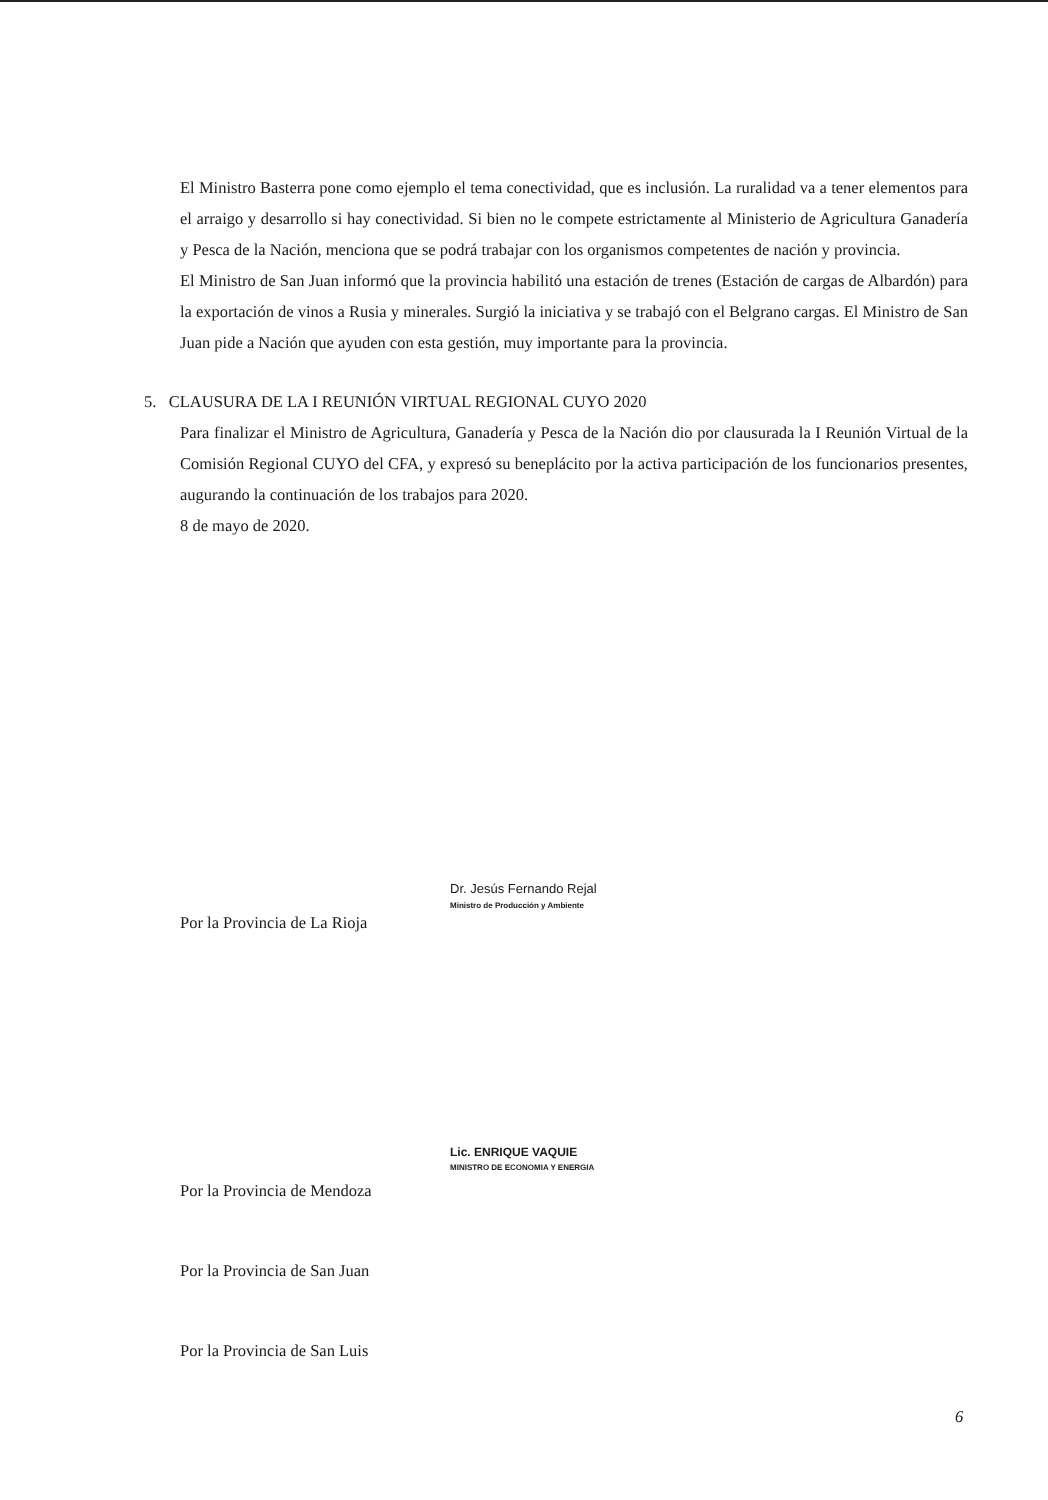El Ministro Basterra pone como ejemplo el tema conectividad, que es inclusión. La ruralidad va a tener elementos para el arraigo y desarrollo si hay conectividad. Si bien no le compete estrictamente al Ministerio de Agricultura Ganadería y Pesca de la Nación, menciona que se podrá trabajar con los organismos competentes de nación y provincia.
El Ministro de San Juan informó que la provincia habilitó una estación de trenes (Estación de cargas de Albardón) para la exportación de vinos a Rusia y minerales. Surgió la iniciativa y se trabajó con el Belgrano cargas. El Ministro de San Juan pide a Nación que ayuden con esta gestión, muy importante para la provincia.
5. CLAUSURA DE LA I REUNIÓN VIRTUAL REGIONAL CUYO 2020
Para finalizar el Ministro de Agricultura, Ganadería y Pesca de la Nación dio por clausurada la I Reunión Virtual de la Comisión Regional CUYO del CFA, y expresó su beneplácito por la activa participación de los funcionarios presentes, augurando la continuación de los trabajos para 2020.
8 de mayo de 2020.
Dr. Jesús Fernando Rejal
Ministro de Producción y Ambiente
Por la Provincia de La Rioja
Lic. ENRIQUE VAQUIE
MINISTRO DE ECONOMIA Y ENERGIA
Por la Provincia de Mendoza
Por la Provincia de San Juan
Por la Provincia de San Luis
6